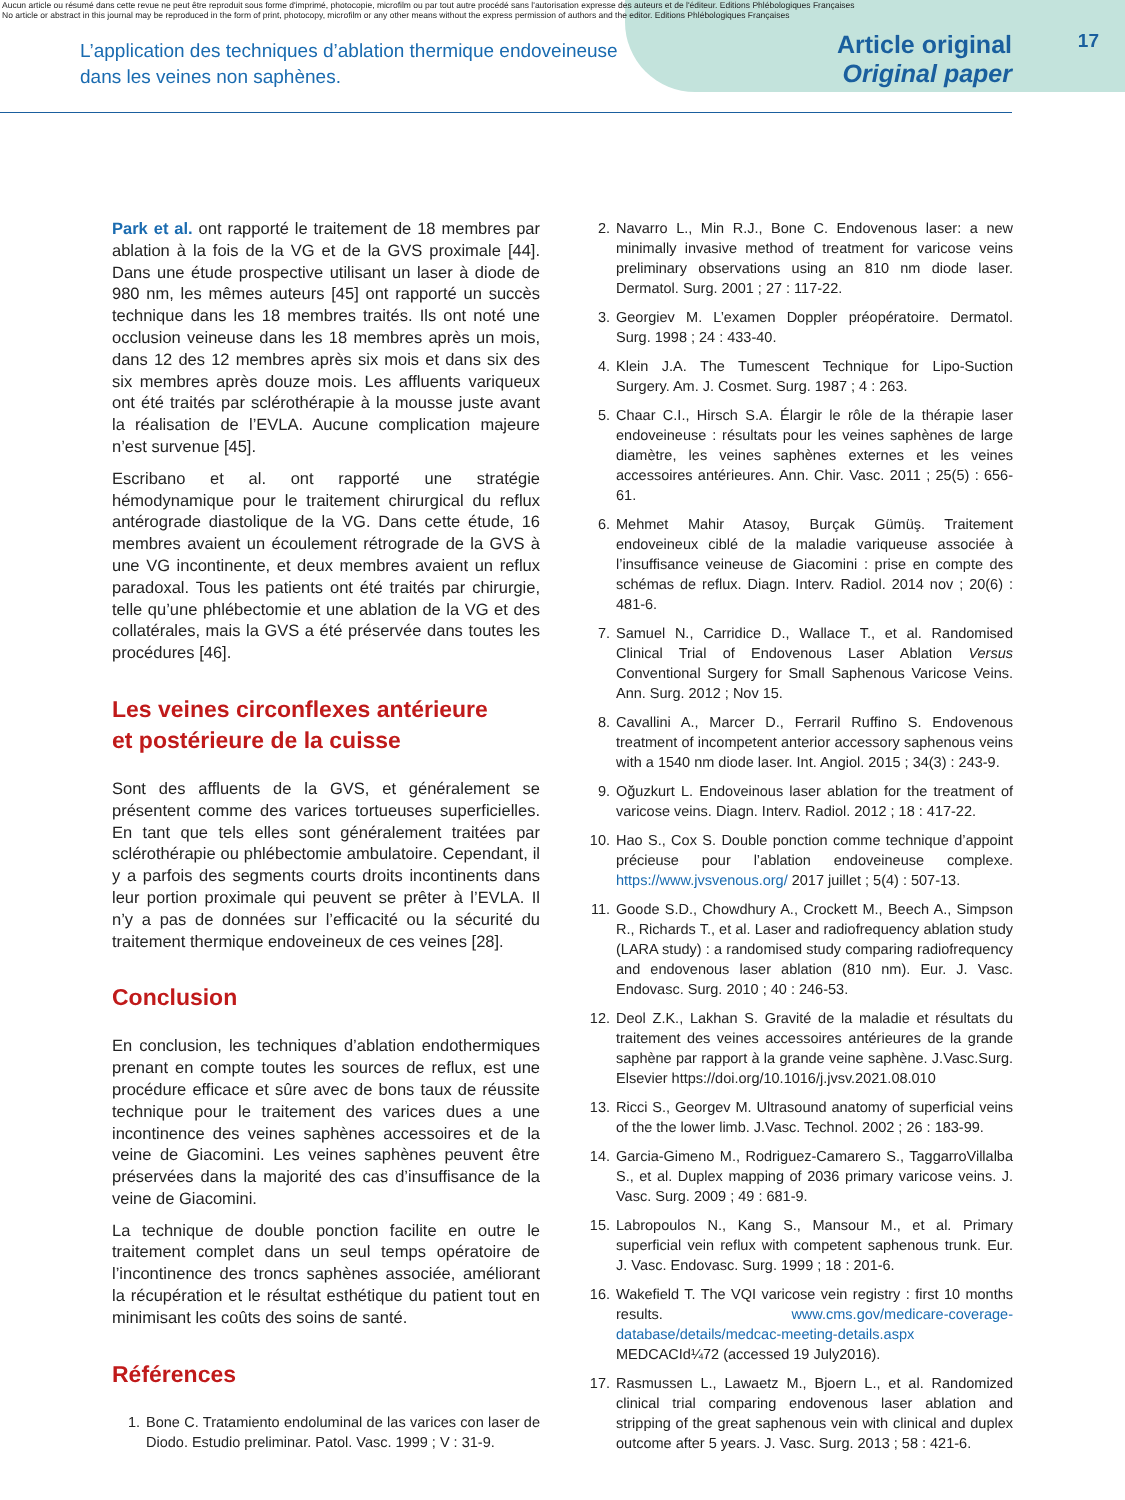Aucun article ou résumé dans cette revue ne peut être reproduit sous forme d'imprimé, photocopie, microfilm ou par tout autre procédé sans l'autorisation expresse des auteurs et de l'éditeur. Editions Phlébologiques Françaises
No article or abstract in this journal may be reproduced in the form of print, photocopy, microfilm or any other means without the express permission of authors and the editor. Editions Phlébologiques Françaises
L’application des techniques d’ablation thermique endoveineuse
dans les veines non saphènes.
Article original
Original paper
17
Park et al. ont rapporté le traitement de 18 membres par ablation à la fois de la VG et de la GVS proximale [44]. Dans une étude prospective utilisant un laser à diode de 980 nm, les mêmes auteurs [45] ont rapporté un succès technique dans les 18 membres traités. Ils ont noté une occlusion veineuse dans les 18 membres après un mois, dans 12 des 12 membres après six mois et dans six des six membres après douze mois. Les affluents variqueux ont été traités par sclérothérapie à la mousse juste avant la réalisation de l’EVLA. Aucune complication majeure n’est survenue [45].
Escribano et al. ont rapporté une stratégie hémodynamique pour le traitement chirurgical du reflux antérograde diastolique de la VG. Dans cette étude, 16 membres avaient un écoulement rétrograde de la GVS à une VG incontinente, et deux membres avaient un reflux paradoxal. Tous les patients ont été traités par chirurgie, telle qu’une phlébectomie et une ablation de la VG et des collatérales, mais la GVS a été préservée dans toutes les procédures [46].
Les veines circonflexes antérieure
et postérieure de la cuisse
Sont des affluents de la GVS, et généralement se présentent comme des varices tortueuses superficielles. En tant que tels elles sont généralement traitées par sclérothérapie ou phlébectomie ambulatoire. Cependant, il y a parfois des segments courts droits incontinents dans leur portion proximale qui peuvent se prêter à l’EVLA. Il n’y a pas de données sur l’efficacité ou la sécurité du traitement thermique endoveineux de ces veines [28].
Conclusion
En conclusion, les techniques d’ablation endothermiques prenant en compte toutes les sources de reflux, est une procédure efficace et sûre avec de bons taux de réussite technique pour le traitement des varices dues a une incontinence des veines saphènes accessoires et de la veine de Giacomini. Les veines saphènes peuvent être préservées dans la majorité des cas d’insuffisance de la veine de Giacomini.
La technique de double ponction facilite en outre le traitement complet dans un seul temps opératoire de l’incontinence des troncs saphènes associée, améliorant la récupération et le résultat esthétique du patient tout en minimisant les coûts des soins de santé.
Références
1. Bone C. Tratamiento endoluminal de las varices con laser de Diodo. Estudio preliminar. Patol. Vasc. 1999 ; V : 31-9.
2. Navarro L., Min R.J., Bone C. Endovenous laser: a new minimally invasive method of treatment for varicose veins preliminary observations using an 810 nm diode laser. Dermatol. Surg. 2001 ; 27 : 117-22.
3. Georgiev M. L’examen Doppler préopératoire. Dermatol. Surg. 1998 ; 24 : 433-40.
4. Klein J.A. The Tumescent Technique for Lipo-Suction Surgery. Am. J. Cosmet. Surg. 1987 ; 4 : 263.
5. Chaar C.I., Hirsch S.A. Élargir le rôle de la thérapie laser endoveineuse : résultats pour les veines saphènes de large diamètre, les veines saphènes externes et les veines accessoires antérieures. Ann. Chir. Vasc. 2011 ; 25(5) : 656-61.
6. Mehmet Mahir Atasoy, Burçak Gümüş. Traitement endoveineux ciblé de la maladie variqueuse associée à l’insuffisance veineuse de Giacomini : prise en compte des schémas de reflux. Diagn. Interv. Radiol. 2014 nov ; 20(6) : 481-6.
7. Samuel N., Carridice D., Wallace T., et al. Randomised Clinical Trial of Endovenous Laser Ablation Versus Conventional Surgery for Small Saphenous Varicose Veins. Ann. Surg. 2012 ; Nov 15.
8. Cavallini A., Marcer D., Ferraril Ruffino S. Endovenous treatment of incompetent anterior accessory saphenous veins with a 1540 nm diode laser. Int. Angiol. 2015 ; 34(3) : 243-9.
9. Oğuzkurt L. Endoveinous laser ablation for the treatment of varicose veins. Diagn. Interv. Radiol. 2012 ; 18 : 417-22.
10. Hao S., Cox S. Double ponction comme technique d’appoint précieuse pour l’ablation endoveineuse complexe. https://www.jvsvenous.org/ 2017 juillet ; 5(4) : 507-13.
11. Goode S.D., Chowdhury A., Crockett M., Beech A., Simpson R., Richards T., et al. Laser and radiofrequency ablation study (LARA study) : a randomised study comparing radiofrequency and endovenous laser ablation (810 nm). Eur. J. Vasc. Endovasc. Surg. 2010 ; 40 : 246-53.
12. Deol Z.K., Lakhan S. Gravité de la maladie et résultats du traitement des veines accessoires antérieures de la grande saphène par rapport à la grande veine saphène. J.Vasc.Surg. Elsevier https://doi.org/10.1016/j.jvsv.2021.08.010
13. Ricci S., Georgev M. Ultrasound anatomy of superficial veins of the the lower limb. J.Vasc. Technol. 2002 ; 26 : 183-99.
14. Garcia-Gimeno M., Rodriguez-Camarero S., TaggarroVillalba S., et al. Duplex mapping of 2036 primary varicose veins. J. Vasc. Surg. 2009 ; 49 : 681-9.
15. Labropoulos N., Kang S., Mansour M., et al. Primary superficial vein reflux with competent saphenous trunk. Eur. J. Vasc. Endovasc. Surg. 1999 ; 18 : 201-6.
16. Wakefield T. The VQI varicose vein registry : first 10 months results. www.cms.gov/medicare-coverage-database/details/medcac-meeting-details.aspx MEDCACId¼72 (accessed 19 July2016).
17. Rasmussen L., Lawaetz M., Bjoern L., et al. Randomized clinical trial comparing endovenous laser ablation and stripping of the great saphenous vein with clinical and duplex outcome after 5 years. J. Vasc. Surg. 2013 ; 58 : 421-6.